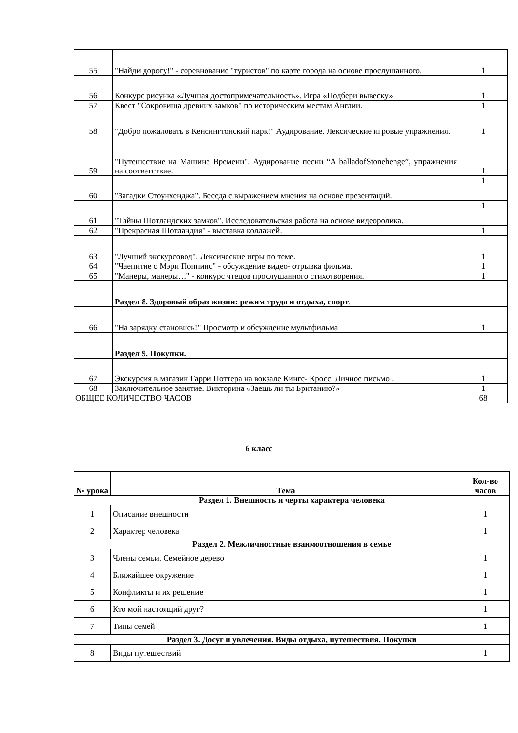| 55 | "Найди дорогу!" - соревнование "туристов" по карте города на основе прослушанного. | 1 |
| 56 | Конкурс рисунка «Лучшая достопримечательность». Игра «Подбери вывеску». | 1 |
| 57 | Квест "Сокровища древних замков" по историческим местам Англии. | 1 |
| 58 | "Добро пожаловать в Кенсингтонский парк!" Аудирование. Лексические игровые упражнения. | 1 |
| 59 | "Путешествие на Машине Времени". Аудирование песни “A balladofStonehenge”, упражнения на соответствие. | 1 |
| 60 | "Загадки Стоунхенджа". Беседа с выражением мнения на основе презентаций. | 1 |
| 61 | "Тайны Шотландских замков". Исследовательская работа на основе видеоролика. | 1 |
| 62 | "Прекрасная Шотландия" - выставка коллажей. | 1 |
| 63 | "Лучший экскурсовод". Лексические игры по теме. | 1 |
| 64 | "Чаепитие с Мэри Поппинс" - обсуждение видео- отрывка фильма. | 1 |
| 65 | "Манеры, манеры…" - конкурс чтецов прослушанного стихотворения. | 1 |
| | Раздел 8. Здоровый образ жизни: режим труда и отдыха, спорт . | |
| 66 | "На зарядку становись!" Просмотр и обсуждение мультфильма | 1 |
| | Раздел 9. Покупки. | |
| 67 | Экскурсия в магазин Гарри Поттера на вокзале Кингс- Кросс. Личное письмо . | 1 |
| 68 | Заключительное занятие. Викторина «Заешь ли ты Британию?» | 1 |
| ОБЩЕЕ КОЛИЧЕСТВО ЧАСОВ | | 68 |
6 класс
| № урока | Тема | Кол-во часов |
| --- | --- | --- |
| Раздел 1. Внешность и черты характера человека | | |
| 1 | Описание внешности | 1 |
| 2 | Характер человека | 1 |
| Раздел 2. Межличностные взаимоотношения в семье | | |
| 3 | Члены семьи. Семейное дерево | 1 |
| 4 | Ближайшее окружение | 1 |
| 5 | Конфликты и их решение | 1 |
| 6 | Кто мой настоящий друг? | 1 |
| 7 | Типы семей | 1 |
| Раздел 3. Досуг и увлечения. Виды отдыха, путешествия. Покупки | | |
| 8 | Виды путешествий | 1 |